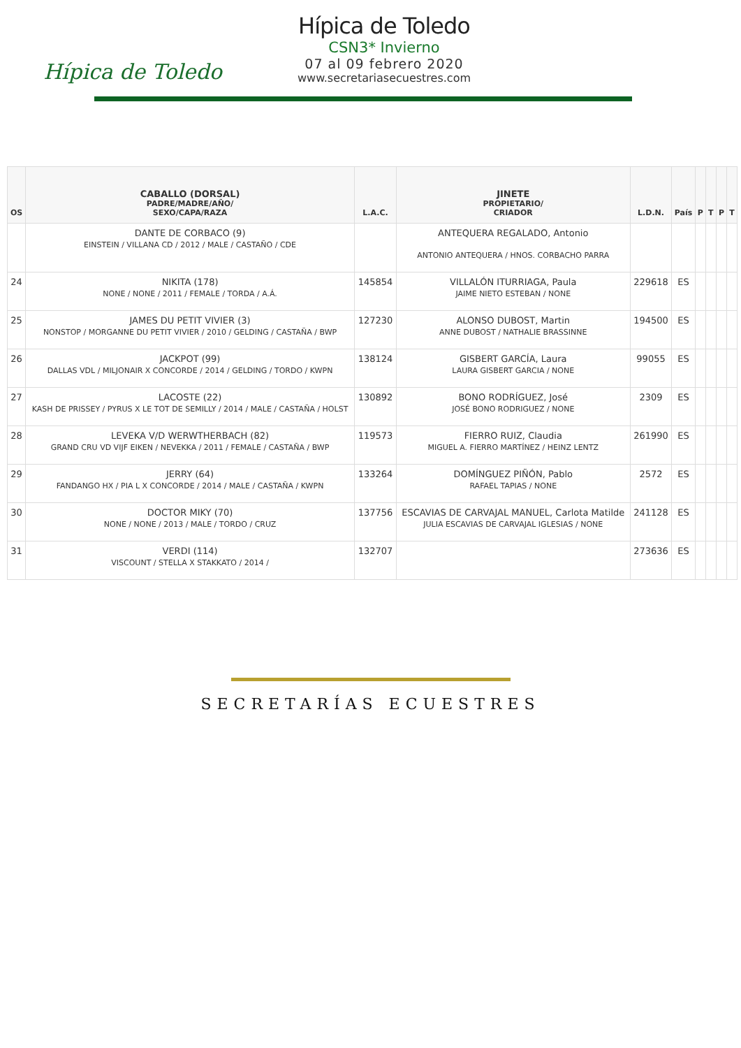Hípica de Toledo
Hípica de Toledo
CSN3* Invierno
07 al 09 febrero 2020
www.secretariasecuestres.com
| OS | CABALLO (DORSAL) PADRE/MADRE/AÑO/ SEXO/CAPA/RAZA | L.A.C. | JINETE PROPIETARIO/ CRIADOR | L.D.N. | País | P | T | P | T |
| --- | --- | --- | --- | --- | --- | --- | --- | --- | --- |
| | DANTE DE CORBACO (9) EINSTEIN / VILLANA CD / 2012 / MALE / CASTAÑO / CDE | | ANTEQUERA REGALADO, Antonio ANTONIO ANTEQUERA / HNOS. CORBACHO PARRA | | | | | | |
| 24 | NIKITA (178) NONE / NONE / 2011 / FEMALE / TORDA / A.Á. | 145854 | VILLALÓN ITURRIAGA, Paula JAIME NIETO ESTEBAN / NONE | 229618 | ES | | | | |
| 25 | JAMES DU PETIT VIVIER (3) NONSTOP / MORGANNE DU PETIT VIVIER / 2010 / GELDING / CASTAÑA / BWP | 127230 | ALONSO DUBOST, Martin ANNE DUBOST / NATHALIE BRASSINNE | 194500 | ES | | | | |
| 26 | JACKPOT (99) DALLAS VDL / MILJONAIR X CONCORDE / 2014 / GELDING / TORDO / KWPN | 138124 | GISBERT GARCÍA, Laura LAURA GISBERT GARCIA / NONE | 99055 | ES | | | | |
| 27 | LACOSTE (22) KASH DE PRISSEY / PYRUS X LE TOT DE SEMILLY / 2014 / MALE / CASTAÑA / HOLST | 130892 | BONO RODRÍGUEZ, José JOSÉ BONO RODRIGUEZ / NONE | 2309 | ES | | | | |
| 28 | LEVEKA V/D WERWTHERBACH (82) GRAND CRU VD VIJF EIKEN / NEVEKKA / 2011 / FEMALE / CASTAÑA / BWP | 119573 | FIERRO RUIZ, Claudia MIGUEL A. FIERRO MARTÍNEZ / HEINZ LENTZ | 261990 | ES | | | | |
| 29 | JERRY (64) FANDANGO HX / PIA L X CONCORDE / 2014 / MALE / CASTAÑA / KWPN | 133264 | DOMÍNGUEZ PIÑÓN, Pablo RAFAEL TAPIAS / NONE | 2572 | ES | | | | |
| 30 | DOCTOR MIKY (70) NONE / NONE / 2013 / MALE / TORDO / CRUZ | 137756 | ESCAVIAS DE CARVAJAL MANUEL, Carlota Matilde JULIA ESCAVIAS DE CARVAJAL IGLESIAS / NONE | 241128 | ES | | | | |
| 31 | VERDI (114) VISCOUNT / STELLA X STAKKATO / 2014 / | 132707 | | 273636 | ES | | | | |
SECRETARÍAS ECUESTRES